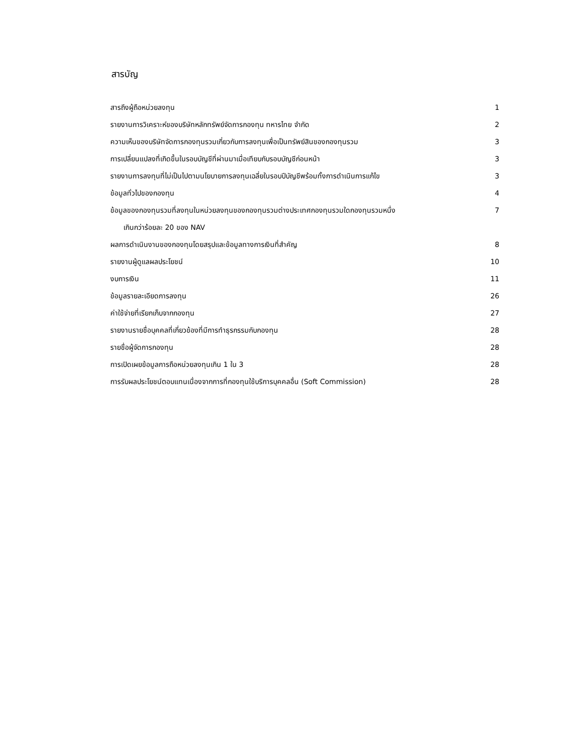สารบัญ
| สารถึงผู้ถือหน่วยลงทุน | 1 |
| รายงานการวิเคราะห์ของบริษัทหลักทรัพย์จัดการกองทุน ทหารไทย จำกัด | 2 |
| ความเห็นของบริษัทจัดการกองทุนรวมเกี่ยวกับการลงทุนเพื่อเป็นทรัพย์สินของกองทุนรวม | 3 |
| การเปลี่ยนแปลงที่เกิดขึ้นในรอบบัญชีที่ผ่านมาเมื่อเทียบกับรอบบัญชีก่อนหน้า | 3 |
| รายงานการลงทุนที่ไม่เป็นไปตามนโยบายการลงทุนเฉลี่ยในรอบปีบัญชีพร้อมทั้งการดำเนินการแก้ไข | 3 |
| ข้อมูลทั่วไปของกองทุน | 4 |
| ข้อมูลของกองทุนรวมที่ลงทุนในหน่วยลงทุนของกองทุนรวมต่างประเทศกองทุนรวมใดกองทุนรวมหนึ่ง | 7 |
| เกินกว่าร้อยละ 20 ของ NAV | |
| ผลการดำเนินงานของกองทุนโดยสรุปและข้อมูลทางการเงินที่สำคัญ | 8 |
| รายงานผู้ดูแลผลประโยชน์ | 10 |
| งบการเงิน | 11 |
| ข้อมูลรายละเอียดการลงทุน | 26 |
| ค่าใช้จ่ายที่เรียกเก็บจากกองทุน | 27 |
| รายงานรายชื่อบุคคลที่เกี่ยวข้องที่มีการทำธุรกรรมกับกองทุน | 28 |
| รายชื่อผู้จัดการกองทุน | 28 |
| การเปิดเผยข้อมูลการถือหน่วยลงทุนเกิน 1 ใน 3 | 28 |
| การรับผลประโยชน์ตอบแทนเนื่องจากการที่กองทุนใช้บริการบุคคลอื่น (Soft Commission) | 28 |